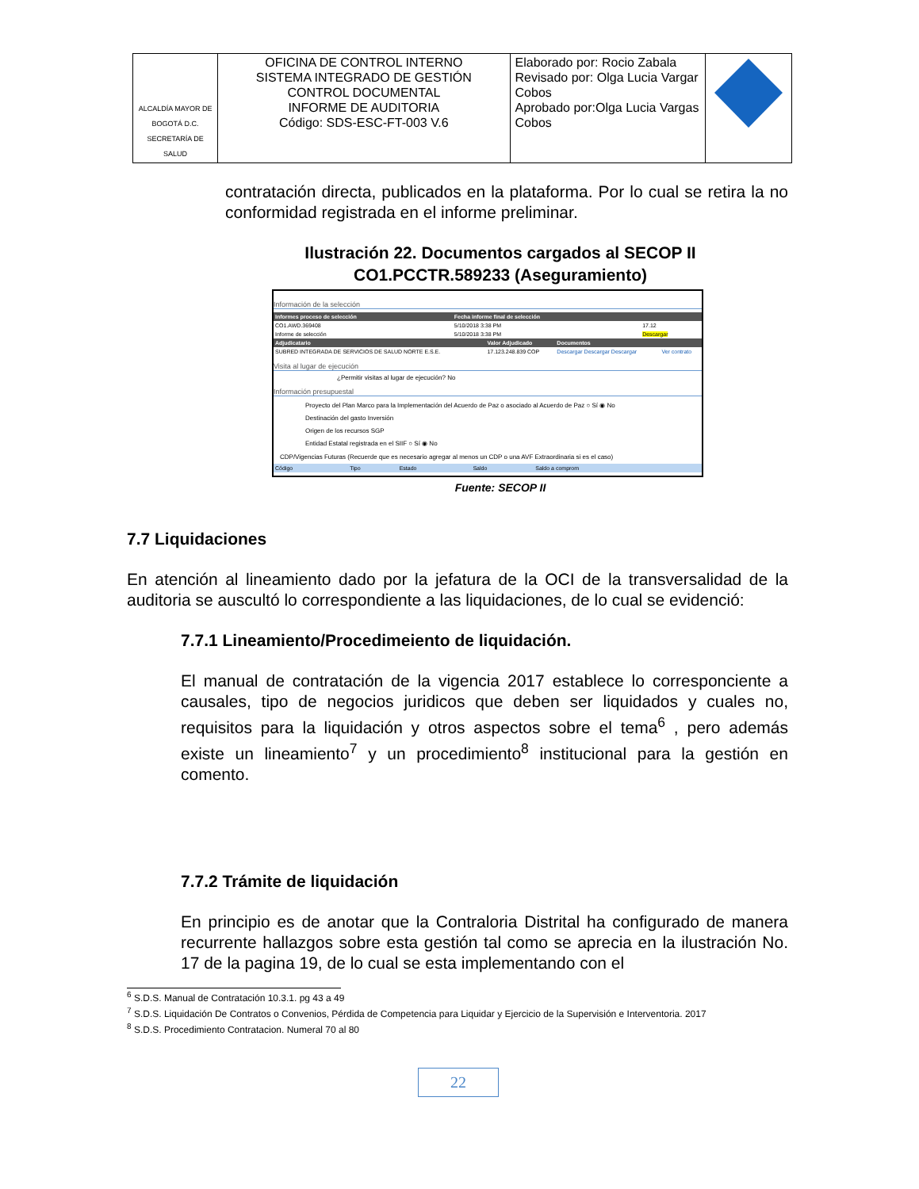| ALCALDÍA MAYOR DE BOGOTÁ D.C. SECRETARÍA DE SALUD | OFICINA DE CONTROL INTERNO SISTEMA INTEGRADO DE GESTIÓN CONTROL DOCUMENTAL INFORME DE AUDITORIA Código: SDS-ESC-FT-003 V.6 | Elaborado por: Rocio Zabala Revisado por: Olga Lucia Vargar Cobos Aprobado por:Olga Lucia Vargas Cobos | |
contratación directa, publicados en la plataforma. Por lo cual se retira la no conformidad registrada en el informe preliminar.
Ilustración 22. Documentos cargados al SECOP II
CO1.PCCTR.589233 (Aseguramiento)
Información de la selección
| Informes proceso de selección | Fecha informe final de selección | |
| --- | --- | --- |
| CO1.AWD.369408 | 5/10/2018 3:38 PM | 17.12 |
| Informe de selección | 5/10/2018 3:38 PM | Descargar |
| Adjudicatario | Valor Adjudicado | Documentos | |
| --- | --- | --- | --- |
| SUBRED INTEGRADA DE SERVICIOS DE SALUD NORTE E.S.E. | 17.123.248.839 COP | Descargar Descargar Descargar | Ver contrato |
Visita al lugar de ejecución
¿Permitir visitas al lugar de ejecución? No
Información presupuestal
Proyecto del Plan Marco para la Implementación del Acuerdo de Paz o asociado al Acuerdo de Paz ○ Sí ◉ No
Destinación del gasto Inversión
Origen de los recursos SGP
Entidad Estatal registrada en el SIIF ○ Sí ◉ No
CDP/Vigencias Futuras (Recuerde que es necesario agregar al menos un CDP o una AVF Extraordinaria si es el caso)
| Código | Tipo | Estado | Saldo | Saldo a comprom |
Fuente: SECOP II
7.7 Liquidaciones
En atención al lineamiento dado por la jefatura de la OCI de la transversalidad de la auditoria se auscultó lo correspondiente a las liquidaciones, de lo cual se evidenció:
7.7.1 Lineamiento/Procedimeiento de liquidación.
El manual de contratación de la vigencia 2017 establece lo corresponciente a causales, tipo de negocios juridicos que deben ser liquidados y cuales no, requisitos para la liquidación y otros aspectos sobre el tema<sup>6</sup> , pero además existe un lineamiento<sup>7</sup> y un procedimiento<sup>8</sup> institucional para la gestión en comento.
7.7.2 Trámite de liquidación
En principio es de anotar que la Contraloria Distrital ha configurado de manera recurrente hallazgos sobre esta gestión tal como se aprecia en la ilustración No. 17 de la pagina 19, de lo cual se esta implementando con el
<sup>6</sup> S.D.S. Manual de Contratación 10.3.1. pg 43 a 49
<sup>7</sup> S.D.S. Liquidación De Contratos o Convenios, Pérdida de Competencia para Liquidar y Ejercicio de la Supervisión e Interventoria. 2017
<sup>8</sup> S.D.S. Procedimiento Contratacion. Numeral 70 al 80
22